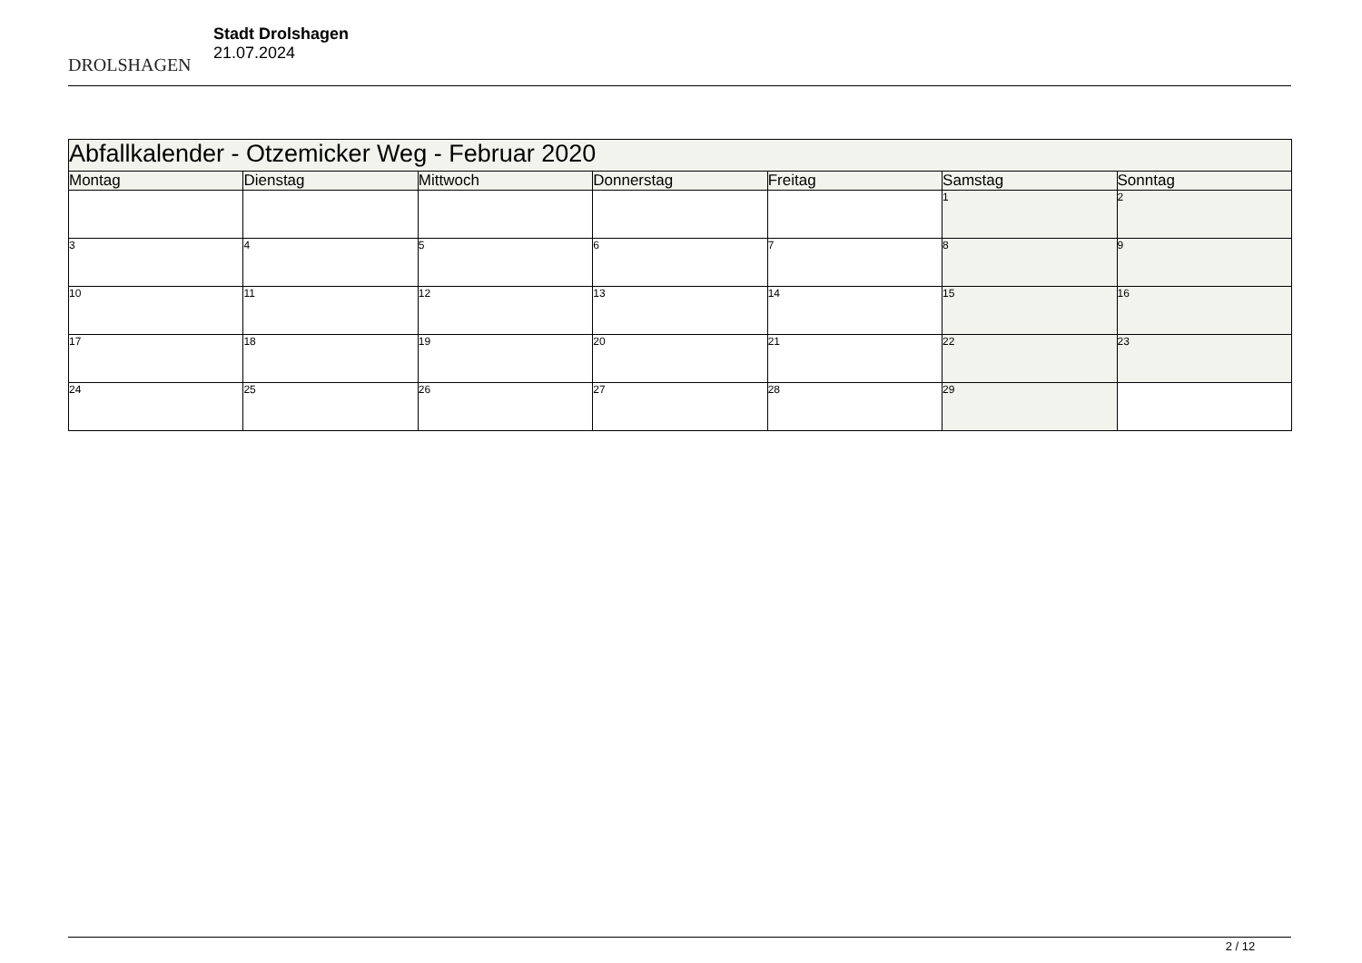DROLSHAGEN
Stadt Drolshagen
21.07.2024
| Abfallkalender - Otzemicker Weg - Februar 2020 | | | | | | |
| Montag | Dienstag | Mittwoch | Donnerstag | Freitag | Samstag | Sonntag |
| | | | | | 1 | 2 |
| 3 | 4 | 5 | 6 | 7 | 8 | 9 |
| 10 | 11 | 12 | 13 | 14 | 15 | 16 |
| 17 | 18 | 19 | 20 | 21 | 22 | 23 |
| 24 | 25 | 26 | 27 | 28 | 29 | |
2 / 12